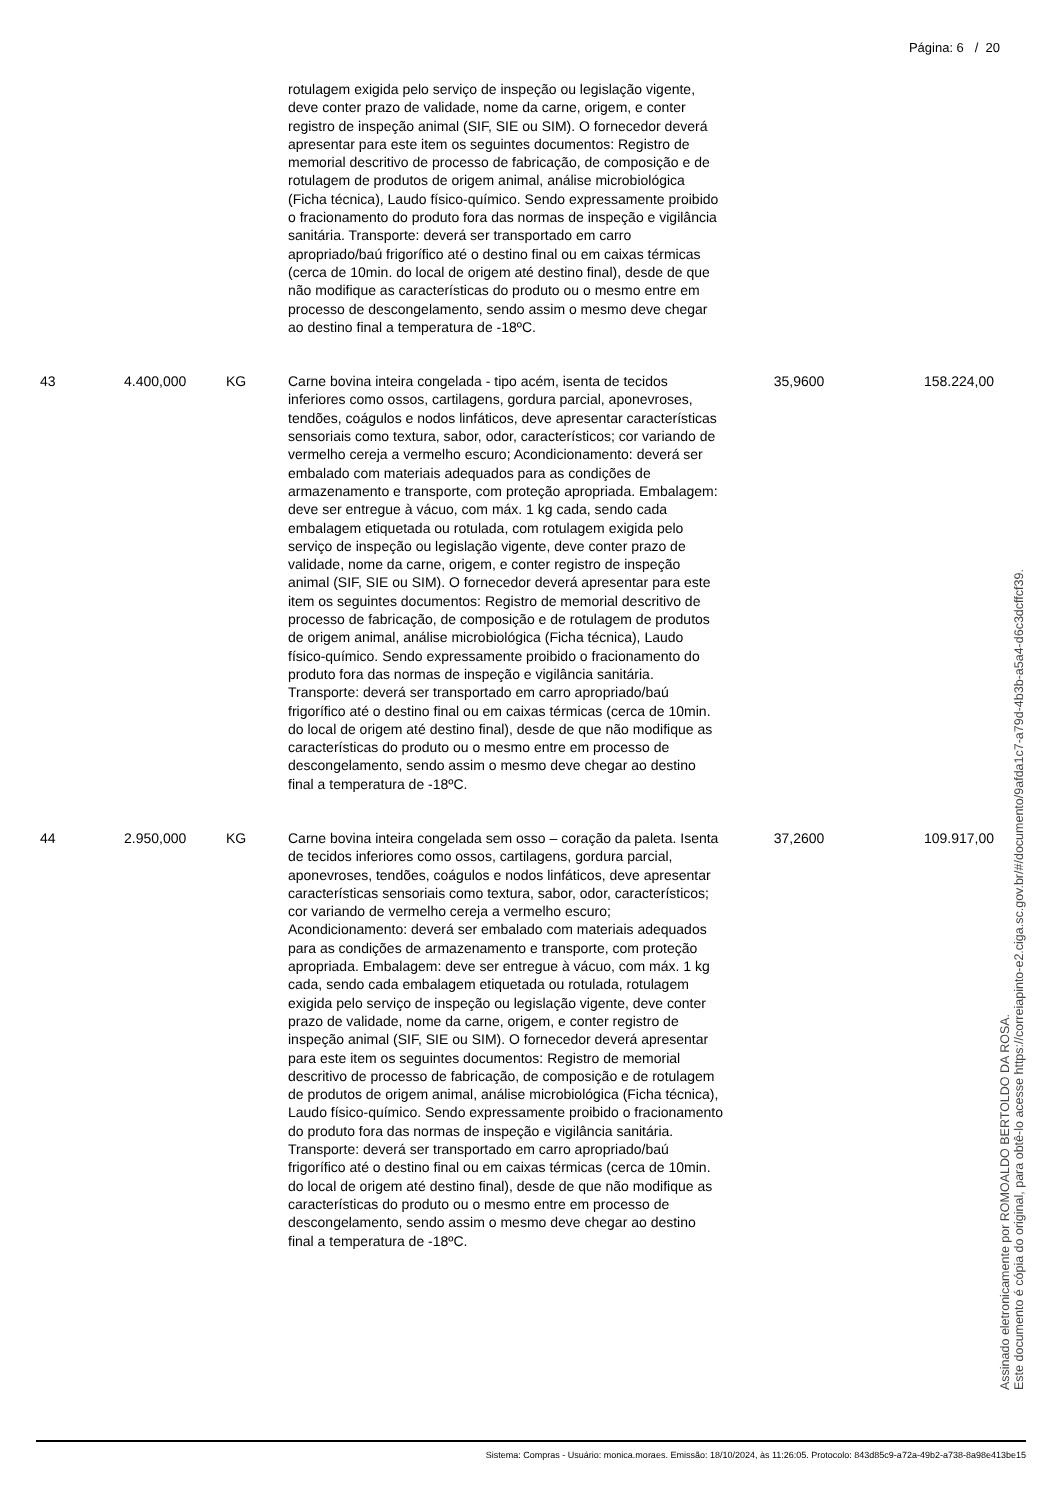Página: 6 / 20
| | | | rotulagem exigida pelo serviço de inspeção ou legislação vigente, deve conter prazo de validade, nome da carne, origem, e conter registro de inspeção animal (SIF, SIE ou SIM). O fornecedor deverá apresentar para este item os seguintes documentos: Registro de memorial descritivo de processo de fabricação, de composição e de rotulagem de produtos de origem animal, análise microbiológica (Ficha técnica), Laudo físico-químico. Sendo expressamente proibido o fracionamento do produto fora das normas de inspeção e vigilância sanitária. Transporte: deverá ser transportado em carro apropriado/baú frigorífico até o destino final ou em caixas térmicas (cerca de 10min. do local de origem até destino final), desde de que não modifique as características do produto ou o mesmo entre em processo de descongelamento, sendo assim o mesmo deve chegar ao destino final a temperatura de -18ºC. | | |
| 43 | 4.400,000 | KG | Carne bovina inteira congelada - tipo acém, isenta de tecidos inferiores como ossos, cartilagens, gordura parcial, aponevroses, tendões, coágulos e nodos linfáticos, deve apresentar características sensoriais como textura, sabor, odor, característicos; cor variando de vermelho cereja a vermelho escuro; Acondicionamento: deverá ser embalado com materiais adequados para as condições de armazenamento e transporte, com proteção apropriada. Embalagem: deve ser entregue à vácuo, com máx. 1 kg cada, sendo cada embalagem etiquetada ou rotulada, com rotulagem exigida pelo serviço de inspeção ou legislação vigente, deve conter prazo de validade, nome da carne, origem, e conter registro de inspeção animal (SIF, SIE ou SIM). O fornecedor deverá apresentar para este item os seguintes documentos: Registro de memorial descritivo de processo de fabricação, de composição e de rotulagem de produtos de origem animal, análise microbiológica (Ficha técnica), Laudo físico-químico. Sendo expressamente proibido o fracionamento do produto fora das normas de inspeção e vigilância sanitária. Transporte: deverá ser transportado em carro apropriado/baú frigorífico até o destino final ou em caixas térmicas (cerca de 10min. do local de origem até destino final), desde de que não modifique as características do produto ou o mesmo entre em processo de descongelamento, sendo assim o mesmo deve chegar ao destino final a temperatura de -18ºC. | 35,9600 | 158.224,00 |
| 44 | 2.950,000 | KG | Carne bovina inteira congelada sem osso – coração da paleta. Isenta de tecidos inferiores como ossos, cartilagens, gordura parcial, aponevroses, tendões, coágulos e nodos linfáticos, deve apresentar características sensoriais como textura, sabor, odor, característicos; cor variando de vermelho cereja a vermelho escuro; Acondicionamento: deverá ser embalado com materiais adequados para as condições de armazenamento e transporte, com proteção apropriada. Embalagem: deve ser entregue à vácuo, com máx. 1 kg cada, sendo cada embalagem etiquetada ou rotulada, rotulagem exigida pelo serviço de inspeção ou legislação vigente, deve conter prazo de validade, nome da carne, origem, e conter registro de inspeção animal (SIF, SIE ou SIM). O fornecedor deverá apresentar para este item os seguintes documentos: Registro de memorial descritivo de processo de fabricação, de composição e de rotulagem de produtos de origem animal, análise microbiológica (Ficha técnica), Laudo físico-químico. Sendo expressamente proibido o fracionamento do produto fora das normas de inspeção e vigilância sanitária. Transporte: deverá ser transportado em carro apropriado/baú frigorífico até o destino final ou em caixas térmicas (cerca de 10min. do local de origem até destino final), desde de que não modifique as características do produto ou o mesmo entre em processo de descongelamento, sendo assim o mesmo deve chegar ao destino final a temperatura de -18ºC. | 37,2600 | 109.917,00 |
Assinado eletronicamente por ROMOALDO BERTOLDO DA ROSA.
Este documento é cópia do original, para obtê-lo acesse https://correiapinto-e2.ciga.sc.gov.br/#/documento/9afda1c7-a79d-4b3b-a5a4-d6c3dcffcf39.
Sistema: Compras - Usuário: monica.moraes. Emissão: 18/10/2024, às 11:26:05. Protocolo: 843d85c9-a72a-49b2-a738-8a98e413be15